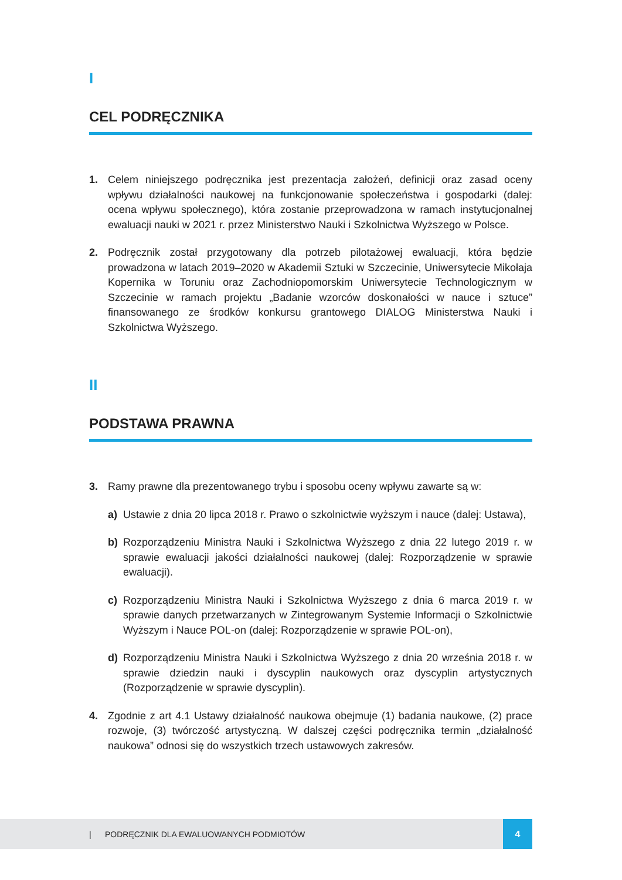I
CEL PODRĘCZNIKA
1. Celem niniejszego podręcznika jest prezentacja założeń, definicji oraz zasad oceny wpływu działalności naukowej na funkcjonowanie społeczeństwa i gospodarki (dalej: ocena wpływu społecznego), która zostanie przeprowadzona w ramach instytucjonalnej ewaluacji nauki w 2021 r. przez Ministerstwo Nauki i Szkolnictwa Wyższego w Polsce.
2. Podręcznik został przygotowany dla potrzeb pilotażowej ewaluacji, która będzie prowadzona w latach 2019–2020 w Akademii Sztuki w Szczecinie, Uniwersytecie Mikołaja Kopernika w Toruniu oraz Zachodniopomorskim Uniwersytecie Technologicznym w Szczecinie w ramach projektu „Badanie wzorców doskonałości w nauce i sztuce” finansowanego ze środków konkursu grantowego DIALOG Ministerstwa Nauki i Szkolnictwa Wyższego.
II
PODSTAWA PRAWNA
3. Ramy prawne dla prezentowanego trybu i sposobu oceny wpływu zawarte są w:
a) Ustawie z dnia 20 lipca 2018 r. Prawo o szkolnictwie wyższym i nauce (dalej: Ustawa),
b) Rozporządzeniu Ministra Nauki i Szkolnictwa Wyższego z dnia 22 lutego 2019 r. w sprawie ewaluacji jakości działalności naukowej (dalej: Rozporządzenie w sprawie ewaluacji).
c) Rozporządzeniu Ministra Nauki i Szkolnictwa Wyższego z dnia 6 marca 2019 r. w sprawie danych przetwarzanych w Zintegrowanym Systemie Informacji o Szkolnictwie Wyższym i Nauce POL-on (dalej: Rozporządzenie w sprawie POL-on),
d) Rozporządzeniu Ministra Nauki i Szkolnictwa Wyższego z dnia 20 września 2018 r. w sprawie dziedzin nauki i dyscyplin naukowych oraz dyscyplin artystycznych (Rozporządzenie w sprawie dyscyplin).
4. Zgodnie z art 4.1 Ustawy działalność naukowa obejmuje (1) badania naukowe, (2) prace rozwoje, (3) twórczość artystyczną. W dalszej części podręcznika termin „działalność naukowa” odnosi się do wszystkich trzech ustawowych zakresów.
| PODRĘCZNIK DLA EWALUOWANYCH PODMIOTÓW 4